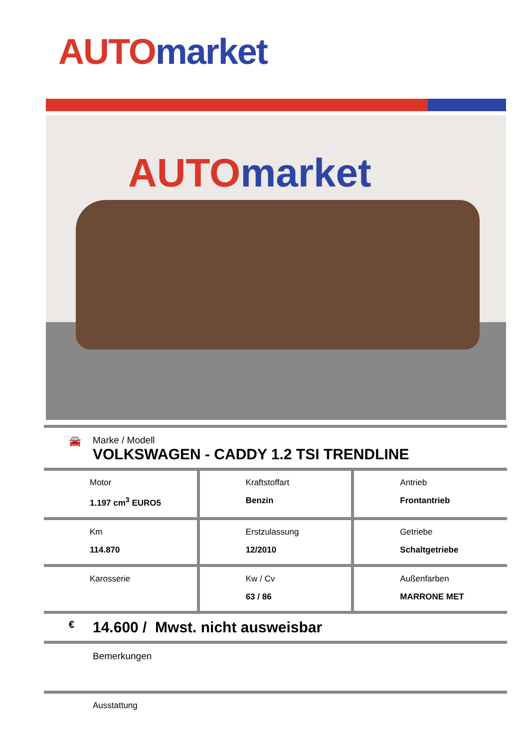AUTO market
AUTO market
🚘
Marke / Modell
VOLKSWAGEN - CADDY 1.2 TSI TRENDLINE
| Motor 1.197 cm<sup>3</sup> EURO5 | Kraftstoffart Benzin | Antrieb Frontantrieb |
| Km 114.870 | Erstzulassung 12/2010 | Getriebe Schaltgetriebe |
| Karosserie | Kw / Cv 63 / 86 | Außenfarben MARRONE MET |
€ 14.600 / Mwst. nicht ausweisbar
Bemerkungen
Ausstattung